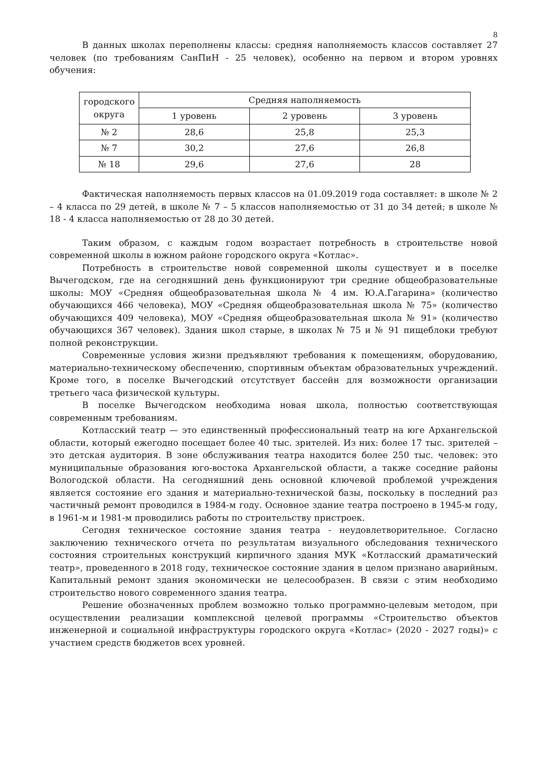8
В данных школах переполнены классы: средняя наполняемость классов составляет 27 человек (по требованиям СанПиН - 25 человек), особенно на первом и втором уровнях обучения:
| городского округа | Средняя наполняемость | | |
| --- | --- | --- | --- |
| | 1 уровень | 2 уровень | 3 уровень |
| № 2 | 28,6 | 25,8 | 25,3 |
| № 7 | 30,2 | 27,6 | 26,8 |
| № 18 | 29,6 | 27,6 | 28 |
Фактическая наполняемость первых классов на 01.09.2019 года составляет: в школе № 2 – 4 класса по 29 детей, в школе № 7 – 5 классов наполняемостью от 31 до 34 детей; в школе № 18 - 4 класса наполняемостью от 28 до 30 детей.
Таким образом, с каждым годом возрастает потребность в строительстве новой современной школы в южном районе городского округа «Котлас».
Потребность в строительстве новой современной школы существует и в поселке Вычегодском, где на сегодняшний день функционируют три средние общеобразовательные школы: МОУ «Средняя общеобразовательная школа № 4 им. Ю.А.Гагарина» (количество обучающихся 466 человека), МОУ «Средняя общеобразовательная школа № 75» (количество обучающихся 409 человека), МОУ «Средняя общеобразовательная школа № 91» (количество обучающихся 367 человек). Здания школ старые, в школах № 75 и № 91 пищеблоки требуют полной реконструкции.
Современные условия жизни предъявляют требования к помещениям, оборудованию, материально-техническому обеспечению, спортивным объектам образовательных учреждений. Кроме того, в поселке Вычегодский отсутствует бассейн для возможности организации третьего часа физической культуры.
В поселке Вычегодском необходима новая школа, полностью соответствующая современным требованиям.
Котласский театр — это единственный профессиональный театр на юге Архангельской области, который ежегодно посещает более 40 тыс. зрителей. Из них: более 17 тыс. зрителей – это детская аудитория. В зоне обслуживания театра находится более 250 тыс. человек: это муниципальные образования юго-востока Архангельской области, а также соседние районы Вологодской области. На сегодняшний день основной ключевой проблемой учреждения является состояние его здания и материально-технической базы, поскольку в последний раз частичный ремонт проводился в 1984-м году. Основное здание театра построено в 1945-м году, в 1961-м и 1981-м проводились работы по строительству пристроек.
Сегодня техническое состояние здания театра - неудовлетворительное. Согласно заключению технического отчета по результатам визуального обследования технического состояния строительных конструкций кирпичного здания МУК «Котласский драматический театр», проведенного в 2018 году, техническое состояние здания в целом признано аварийным. Капитальный ремонт здания экономически не целесообразен. В связи с этим необходимо строительство нового современного здания театра.
Решение обозначенных проблем возможно только программно-целевым методом, при осуществлении реализации комплексной целевой программы «Строительство объектов инженерной и социальной инфраструктуры городского округа «Котлас» (2020 - 2027 годы)» с участием средств бюджетов всех уровней.